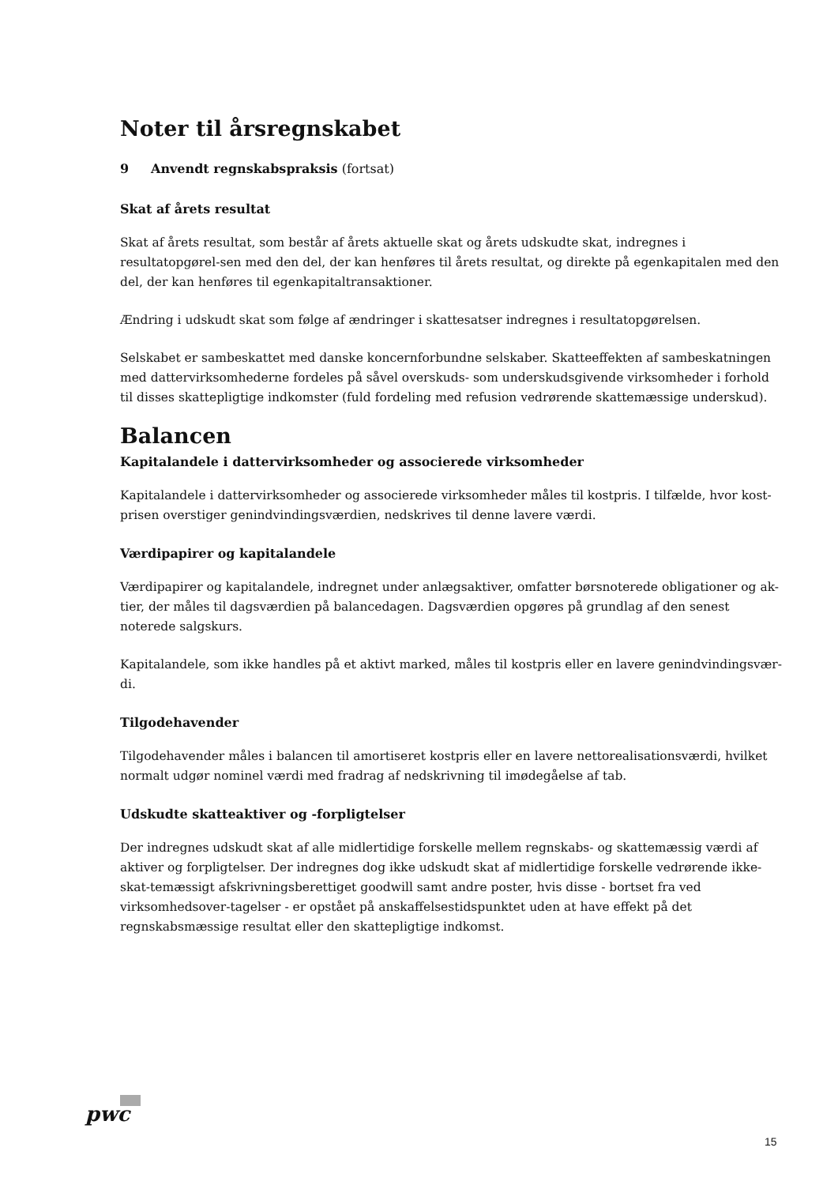Noter til årsregnskabet
9 Anvendt regnskabspraksis (fortsat)
Skat af årets resultat
Skat af årets resultat, som består af årets aktuelle skat og årets udskudte skat, indregnes i resultatopgørel-sen med den del, der kan henføres til årets resultat, og direkte på egenkapitalen med den del, der kan henføres til egenkapitaltransaktioner.
Ændring i udskudt skat som følge af ændringer i skattesatser indregnes i resultatopgørelsen.
Selskabet er sambeskattet med danske koncernforbundne selskaber. Skatteeffekten af sambeskatningen med dattervirksomhederne fordeles på såvel overskuds- som underskudsgivende virksomheder i forhold til disses skattepligtige indkomster (fuld fordeling med refusion vedrørende skattemæssige underskud).
Balancen
Kapitalandele i dattervirksomheder og associerede virksomheder
Kapitalandele i dattervirksomheder og associerede virksomheder måles til kostpris. I tilfælde, hvor kost-prisen overstiger genindvindingsværdien, nedskrives til denne lavere værdi.
Værdipapirer og kapitalandele
Værdipapirer og kapitalandele, indregnet under anlægsaktiver, omfatter børsnoterede obligationer og ak-tier, der måles til dagsværdien på balancedagen. Dagsværdien opgøres på grundlag af den senest noterede salgskurs.
Kapitalandele, som ikke handles på et aktivt marked, måles til kostpris eller en lavere genindvindingsvær-di.
Tilgodehavender
Tilgodehavender måles i balancen til amortiseret kostpris eller en lavere nettorealisationsværdi, hvilket normalt udgør nominel værdi med fradrag af nedskrivning til imødegåelse af tab.
Udskudte skatteaktiver og -forpligtelser
Der indregnes udskudt skat af alle midlertidige forskelle mellem regnskabs- og skattemæssig værdi af aktiver og forpligtelser. Der indregnes dog ikke udskudt skat af midlertidige forskelle vedrørende ikke-skat-temæssigt afskrivningsberettiget goodwill samt andre poster, hvis disse - bortset fra ved virksomhedsover-tagelser - er opstået på anskaffelsestidspunktet uden at have effekt på det regnskabsmæssige resultat eller den skattepligtige indkomst.
pwc
15